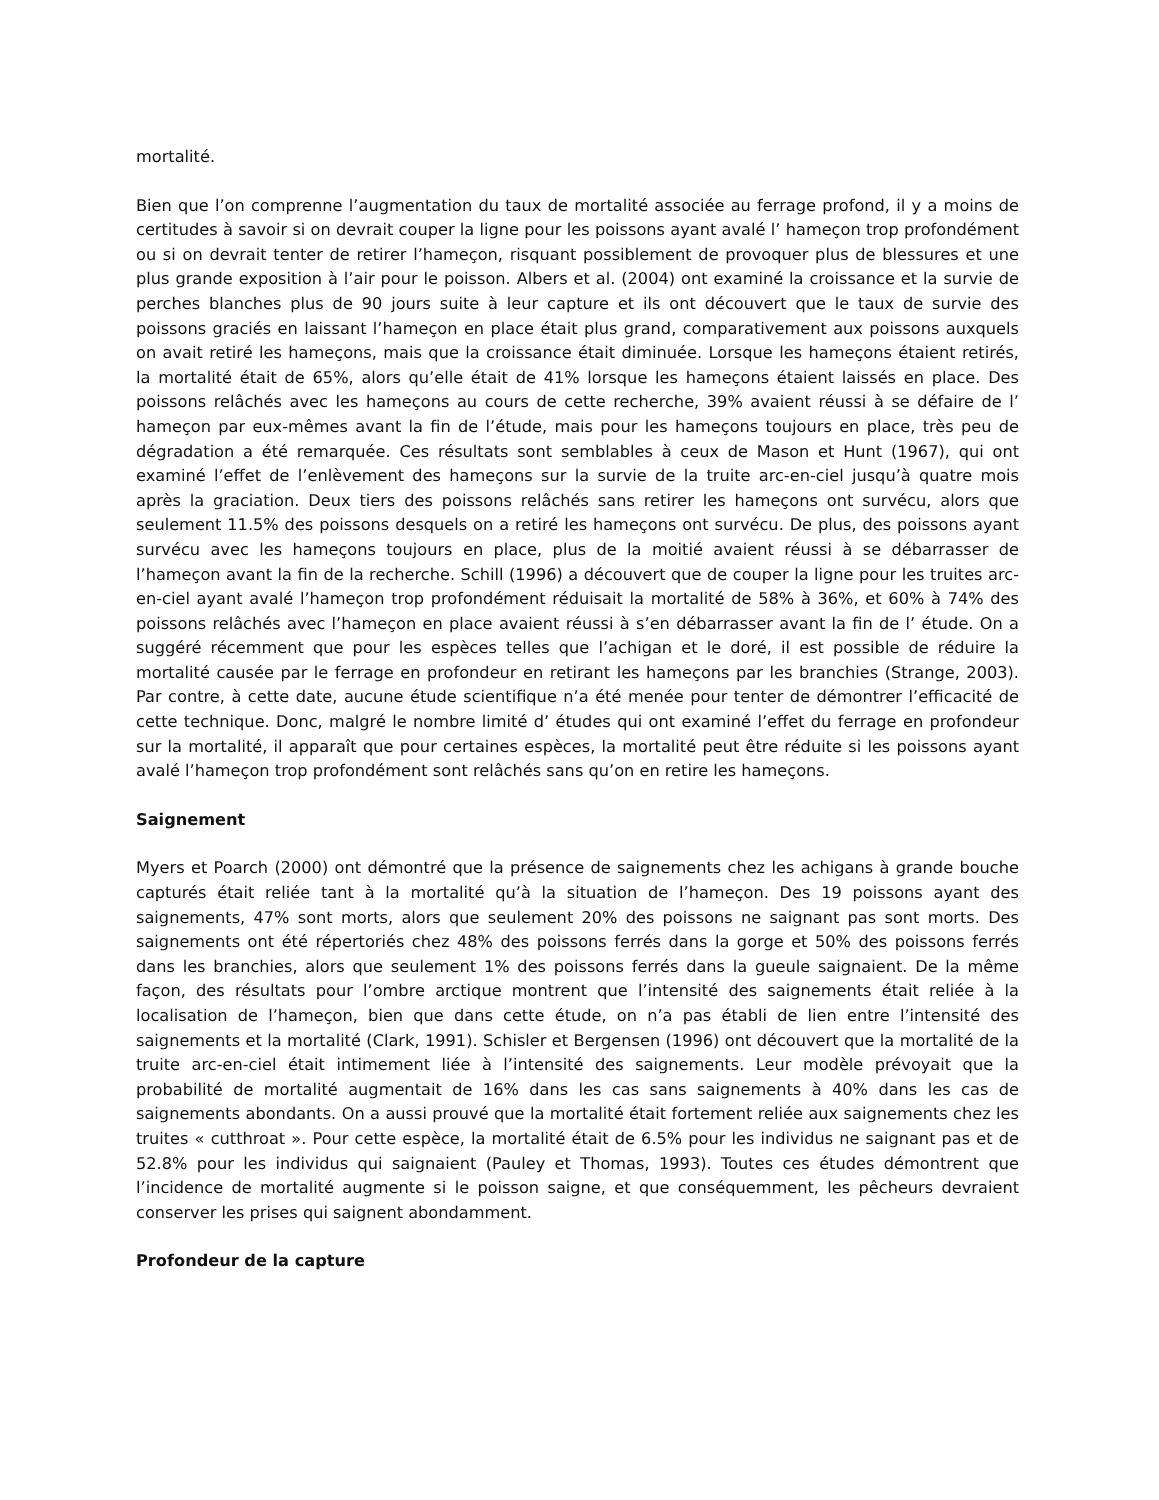mortalité.
Bien que l’on comprenne l’augmentation du taux de mortalité associée au ferrage profond, il y a moins de certitudes à savoir si on devrait couper la ligne pour les poissons ayant avalé l’ hameçon trop profondément ou si on devrait tenter de retirer l’hameçon, risquant possiblement de provoquer plus de blessures et une plus grande exposition à l’air pour le poisson. Albers et al. (2004) ont examiné la croissance et la survie de perches blanches plus de 90 jours suite à leur capture et ils ont découvert que le taux de survie des poissons graciés en laissant l’hameçon en place était plus grand, comparativement aux poissons auxquels on avait retiré les hameçons, mais que la croissance était diminuée. Lorsque les hameçons étaient retirés, la mortalité était de 65%, alors qu’elle était de 41% lorsque les hameçons étaient laissés en place. Des poissons relâchés avec les hameçons au cours de cette recherche, 39% avaient réussi à se défaire de l’ hameçon par eux-mêmes avant la fin de l’étude, mais pour les hameçons toujours en place, très peu de dégradation a été remarquée. Ces résultats sont semblables à ceux de Mason et Hunt (1967), qui ont examiné l’effet de l’enlèvement des hameçons sur la survie de la truite arc-en-ciel jusqu’à quatre mois après la graciation. Deux tiers des poissons relâchés sans retirer les hameçons ont survécu, alors que seulement 11.5% des poissons desquels on a retiré les hameçons ont survécu. De plus, des poissons ayant survécu avec les hameçons toujours en place, plus de la moitié avaient réussi à se débarrasser de l’hameçon avant la fin de la recherche. Schill (1996) a découvert que de couper la ligne pour les truites arc-en-ciel ayant avalé l’hameçon trop profondément réduisait la mortalité de 58% à 36%, et 60% à 74% des poissons relâchés avec l’hameçon en place avaient réussi à s’en débarrasser avant la fin de l’ étude. On a suggéré récemment que pour les espèces telles que l’achigan et le doré, il est possible de réduire la mortalité causée par le ferrage en profondeur en retirant les hameçons par les branchies (Strange, 2003). Par contre, à cette date, aucune étude scientifique n’a été menée pour tenter de démontrer l’efficacité de cette technique. Donc, malgré le nombre limité d’ études qui ont examiné l’effet du ferrage en profondeur sur la mortalité, il apparaît que pour certaines espèces, la mortalité peut être réduite si les poissons ayant avalé l’hameçon trop profondément sont relâchés sans qu’on en retire les hameçons.
Saignement
Myers et Poarch (2000) ont démontré que la présence de saignements chez les achigans à grande bouche capturés était reliée tant à la mortalité qu’à la situation de l’hameçon. Des 19 poissons ayant des saignements, 47% sont morts, alors que seulement 20% des poissons ne saignant pas sont morts. Des saignements ont été répertoriés chez 48% des poissons ferrés dans la gorge et 50% des poissons ferrés dans les branchies, alors que seulement 1% des poissons ferrés dans la gueule saignaient. De la même façon, des résultats pour l’ombre arctique montrent que l’intensité des saignements était reliée à la localisation de l’hameçon, bien que dans cette étude, on n’a pas établi de lien entre l’intensité des saignements et la mortalité (Clark, 1991). Schisler et Bergensen (1996) ont découvert que la mortalité de la truite arc-en-ciel était intimement liée à l’intensité des saignements. Leur modèle prévoyait que la probabilité de mortalité augmentait de 16% dans les cas sans saignements à 40% dans les cas de saignements abondants. On a aussi prouvé que la mortalité était fortement reliée aux saignements chez les truites « cutthroat ». Pour cette espèce, la mortalité était de 6.5% pour les individus ne saignant pas et de 52.8% pour les individus qui saignaient (Pauley et Thomas, 1993). Toutes ces études démontrent que l’incidence de mortalité augmente si le poisson saigne, et que conséquemment, les pêcheurs devraient conserver les prises qui saignent abondamment.
Profondeur de la capture